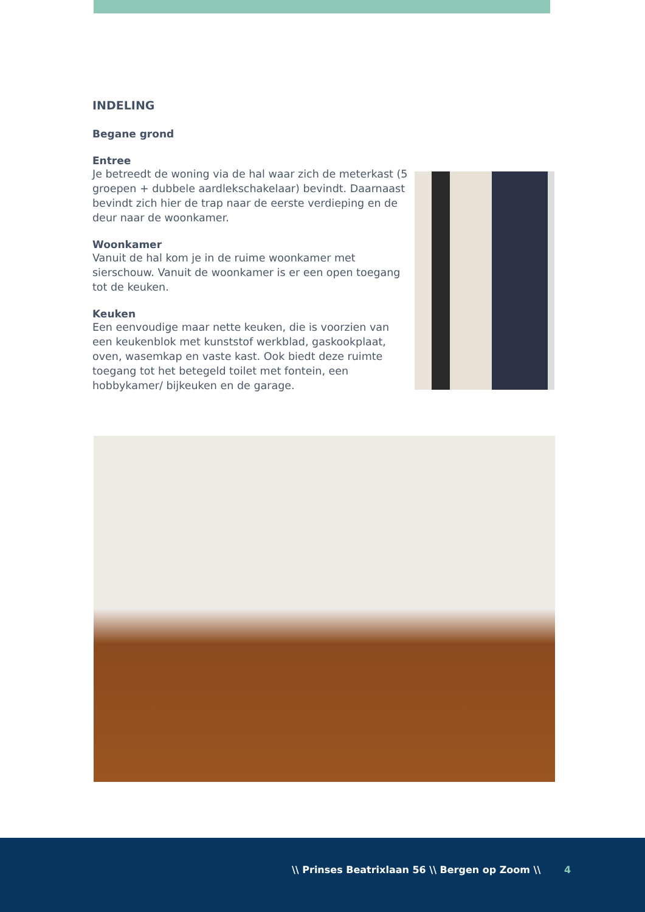INDELING
Begane grond
Entree
Je betreedt de woning via de hal waar zich de meterkast (5 groepen + dubbele aardlekschakelaar) bevindt. Daarnaast bevindt zich hier de trap naar de eerste verdieping en de deur naar de woonkamer.
Woonkamer
Vanuit de hal kom je in de ruime woonkamer met sierschouw. Vanuit de woonkamer is er een open toegang tot de keuken.
Keuken
Een eenvoudige maar nette keuken, die is voorzien van een keukenblok met kunststof werkblad, gaskookplaat, oven, wasemkap en vaste kast. Ook biedt deze ruimte toegang tot het betegeld toilet met fontein, een hobbykamer/ bijkeuken en de garage.
\\ Prinses Beatrixlaan 56 \\ Bergen op Zoom \\ 4